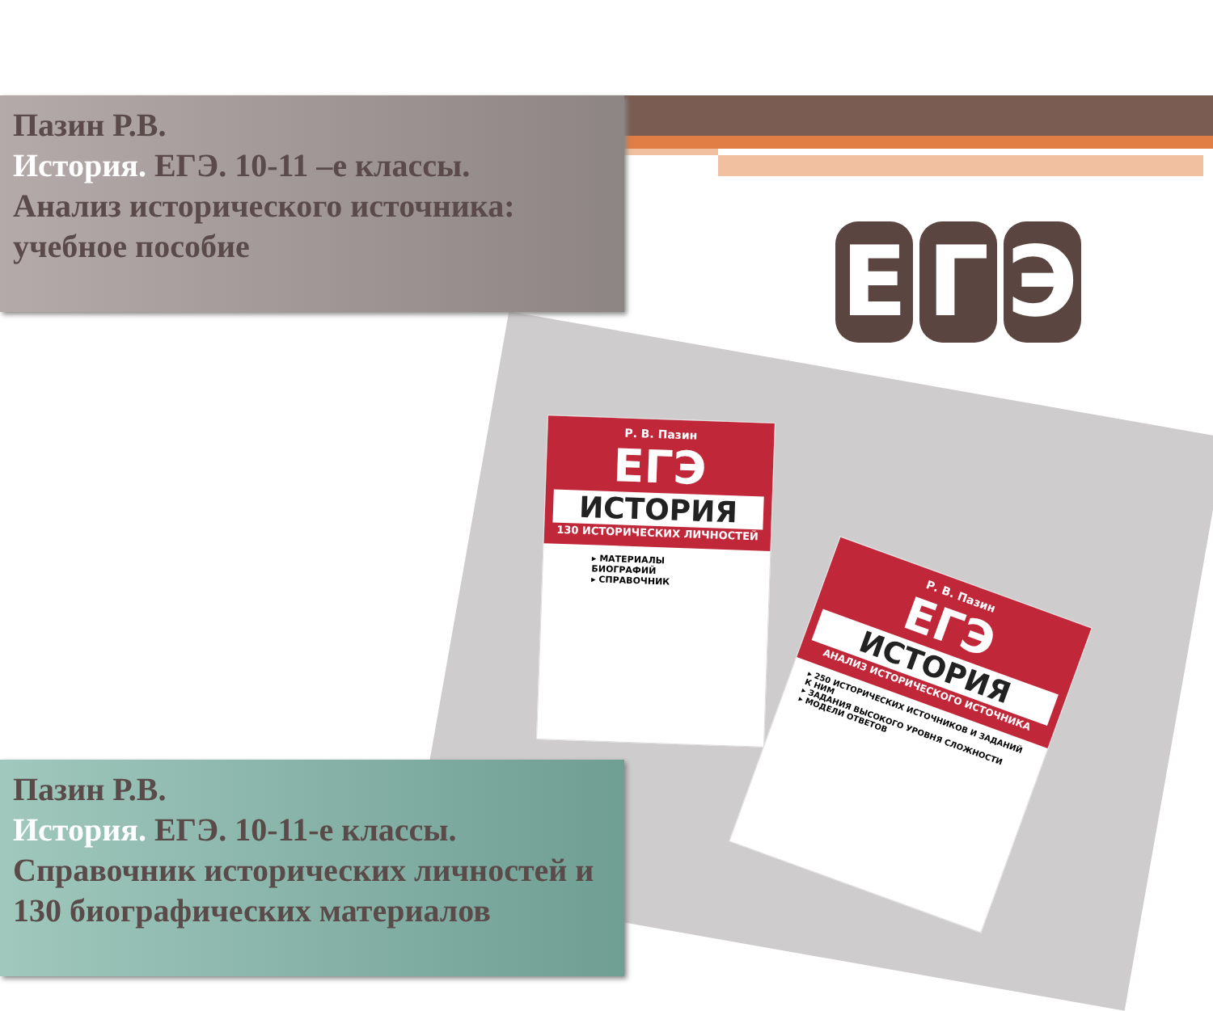Р. В. Пазин
ЕГЭ
ИСТОРИЯ
130 ИСТОРИЧЕСКИХ ЛИЧНОСТЕЙ
▸ МАТЕРИАЛЫ БИОГРАФИЙ
▸ СПРАВОЧНИК
Р. В. Пазин
ЕГЭ
ИСТОРИЯ
АНАЛИЗ ИСТОРИЧЕСКОГО ИСТОЧНИКА
▸ 250 ИСТОРИЧЕСКИХ ИСТОЧНИКОВ И ЗАДАНИЙ К НИМ
▸ ЗАДАНИЯ ВЫСОКОГО УРОВНЯ СЛОЖНОСТИ
▸ МОДЕЛИ ОТВЕТОВ
Пазин Р.В.
История. ЕГЭ. 10-11 –е классы.
Анализ исторического источника: учебное пособие
Е Г Э
Пазин Р.В.
История. ЕГЭ. 10-11-е классы.
Справочник исторических личностей и 130 биографических материалов